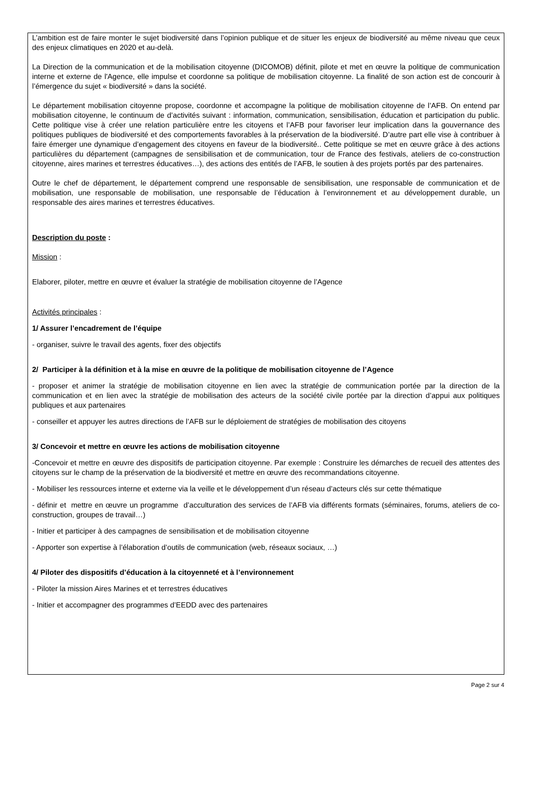L’ambition est de faire monter le sujet biodiversité dans l’opinion publique et de situer les enjeux de biodiversité au même niveau que ceux des enjeux climatiques en 2020 et au-delà.
La Direction de la communication et de la mobilisation citoyenne (DICOMOB) définit, pilote et met en œuvre la politique de communication interne et externe de l'Agence, elle impulse et coordonne sa politique de mobilisation citoyenne. La finalité de son action est de concourir à l’émergence du sujet « biodiversité » dans la société.
Le département mobilisation citoyenne propose, coordonne et accompagne la politique de mobilisation citoyenne de l’AFB. On entend par mobilisation citoyenne, le continuum de d’activités suivant : information, communication, sensibilisation, éducation et participation du public. Cette politique vise à créer une relation particulière entre les citoyens et l’AFB pour favoriser leur implication dans la gouvernance des politiques publiques de biodiversité et des comportements favorables à la préservation de la biodiversité. D’autre part elle vise à contribuer à faire émerger une dynamique d’engagement des citoyens en faveur de la biodiversité.. Cette politique se met en œuvre grâce à des actions particulières du département (campagnes de sensibilisation et de communication, tour de France des festivals, ateliers de co-construction citoyenne, aires marines et terrestres éducatives…), des actions des entités de l’AFB, le soutien à des projets portés par des partenaires.
Outre le chef de département, le département comprend une responsable de sensibilisation, une responsable de communication et de mobilisation, une responsable de mobilisation, une responsable de l’éducation à l’environnement et au développement durable, un responsable des aires marines et terrestres éducatives.
Description du poste :
Mission :
Elaborer, piloter, mettre en œuvre et évaluer la stratégie de mobilisation citoyenne de l’Agence
Activités principales :
1/ Assurer l’encadrement de l’équipe
- organiser, suivre le travail des agents, fixer des objectifs
2/ Participer à la définition et à la mise en œuvre de la politique de mobilisation citoyenne de l’Agence
- proposer et animer la stratégie de mobilisation citoyenne en lien avec la stratégie de communication portée par la direction de la communication et en lien avec la stratégie de mobilisation des acteurs de la société civile portée par la direction d’appui aux politiques publiques et aux partenaires
- conseiller et appuyer les autres directions de l’AFB sur le déploiement de stratégies de mobilisation des citoyens
3/ Concevoir et mettre en œuvre les actions de mobilisation citoyenne
-Concevoir et mettre en œuvre des dispositifs de participation citoyenne. Par exemple : Construire les démarches de recueil des attentes des citoyens sur le champ de la préservation de la biodiversité et mettre en œuvre des recommandations citoyenne.
- Mobiliser les ressources interne et externe via la veille et le développement d’un réseau d’acteurs clés sur cette thématique
- définir et mettre en œuvre un programme d’acculturation des services de l’AFB via différents formats (séminaires, forums, ateliers de co-construction, groupes de travail…)
- Initier et participer à des campagnes de sensibilisation et de mobilisation citoyenne
- Apporter son expertise à l’élaboration d’outils de communication (web, réseaux sociaux, …)
4/ Piloter des dispositifs d’éducation à la citoyenneté et à l’environnement
- Piloter la mission Aires Marines et et terrestres éducatives
- Initier et accompagner des programmes d’EEDD avec des partenaires
Page 2 sur 4